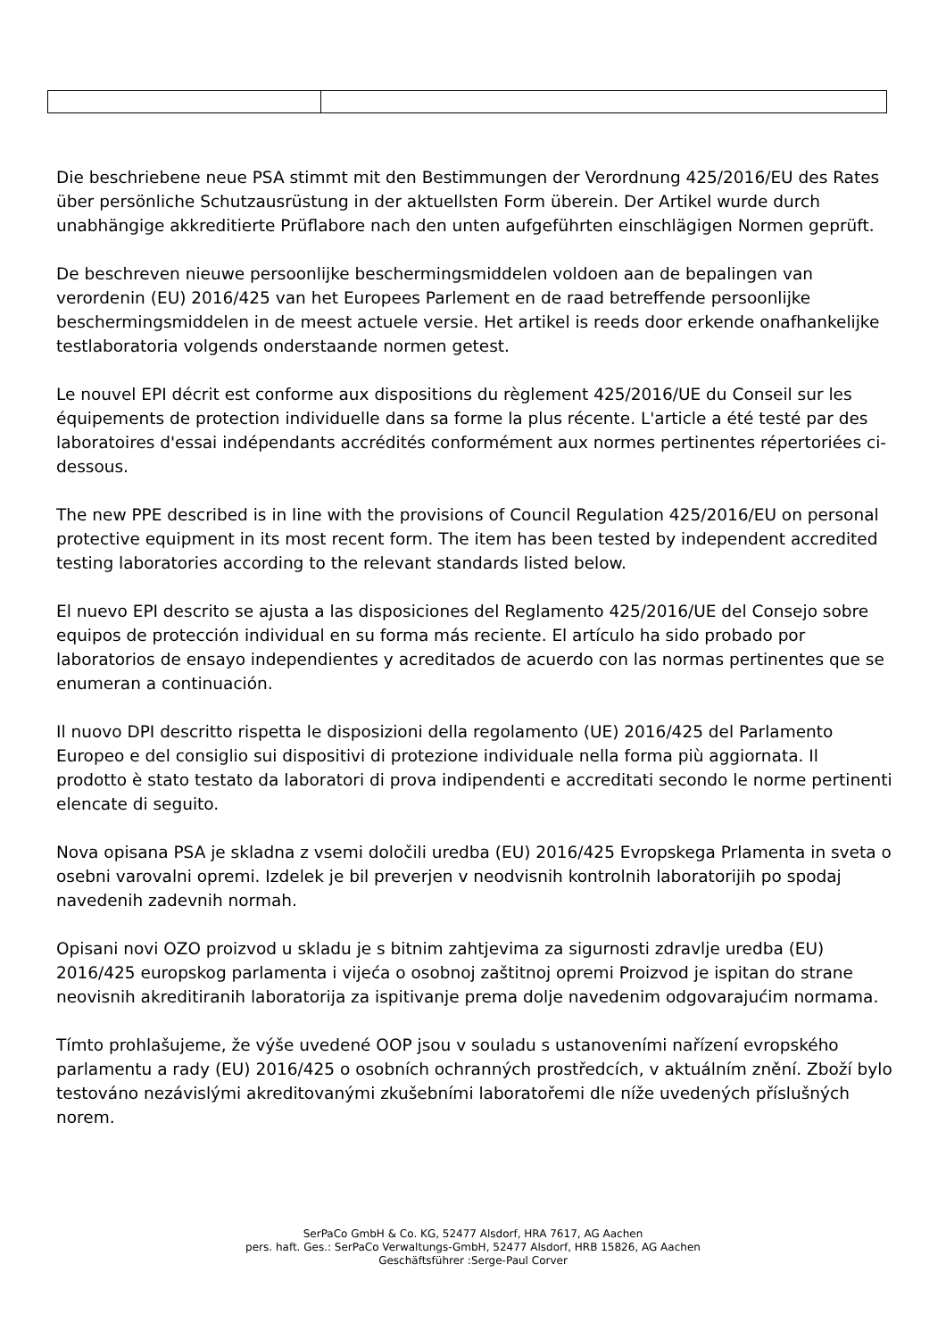Die beschriebene neue PSA stimmt mit den Bestimmungen der Verordnung 425/2016/EU des Rates über persönliche Schutzausrüstung in der aktuellsten Form überein. Der Artikel wurde durch unabhängige akkreditierte Prüflabore nach den unten aufgeführten einschlägigen Normen geprüft.
De beschreven nieuwe persoonlijke beschermingsmiddelen voldoen aan de bepalingen van verordenin (EU) 2016/425 van het Europees Parlement en de raad betreffende persoonlijke beschermingsmiddelen in de meest actuele versie. Het artikel is reeds door erkende onafhankelijke testlaboratoria volgends onderstaande normen getest.
Le nouvel EPI décrit est conforme aux dispositions du règlement 425/2016/UE du Conseil sur les équipements de protection individuelle dans sa forme la plus récente. L'article a été testé par des laboratoires d'essai indépendants accrédités conformément aux normes pertinentes répertoriées ci-dessous.
The new PPE described is in line with the provisions of Council Regulation 425/2016/EU on personal protective equipment in its most recent form. The item has been tested by independent accredited testing laboratories according to the relevant standards listed below.
El nuevo EPI descrito se ajusta a las disposiciones del Reglamento 425/2016/UE del Consejo sobre equipos de protección individual en su forma más reciente. El artículo ha sido probado por laboratorios de ensayo independientes y acreditados de acuerdo con las normas pertinentes que se enumeran a continuación.
Il nuovo DPI descritto rispetta le disposizioni della regolamento (UE) 2016/425 del Parlamento Europeo e del consiglio sui dispositivi di protezione individuale nella forma più aggiornata. Il prodotto è stato testato da laboratori di prova indipendenti e accreditati secondo le norme pertinenti elencate di seguito.
Nova opisana PSA je skladna z vsemi določili uredba (EU) 2016/425 Evropskega Prlamenta in sveta o osebni varovalni opremi. Izdelek je bil preverjen v neodvisnih kontrolnih laboratorijih po spodaj navedenih zadevnih normah.
Opisani novi OZO proizvod u skladu je s bitnim zahtjevima za sigurnosti zdravlje uredba (EU) 2016/425 europskog parlamenta i vijeća o osobnoj zaštitnoj opremi Proizvod je ispitan do strane neovisnih akreditiranih laboratorija za ispitivanje prema dolje navedenim odgovarajućim normama.
Tímto prohlašujeme, že výše uvedené OOP jsou v souladu s ustanoveními nařízení evropského parlamentu a rady (EU) 2016/425 o osobních ochranných prostředcích, v aktuálním znění. Zboží bylo testováno nezávislými akreditovanými zkušebními laboratořemi dle níže uvedených příslušných norem.
SerPaCo GmbH & Co. KG, 52477 Alsdorf, HRA 7617, AG Aachen
pers. haft. Ges.: SerPaCo Verwaltungs-GmbH, 52477 Alsdorf, HRB 15826, AG Aachen
Geschäftsführer :Serge-Paul Corver